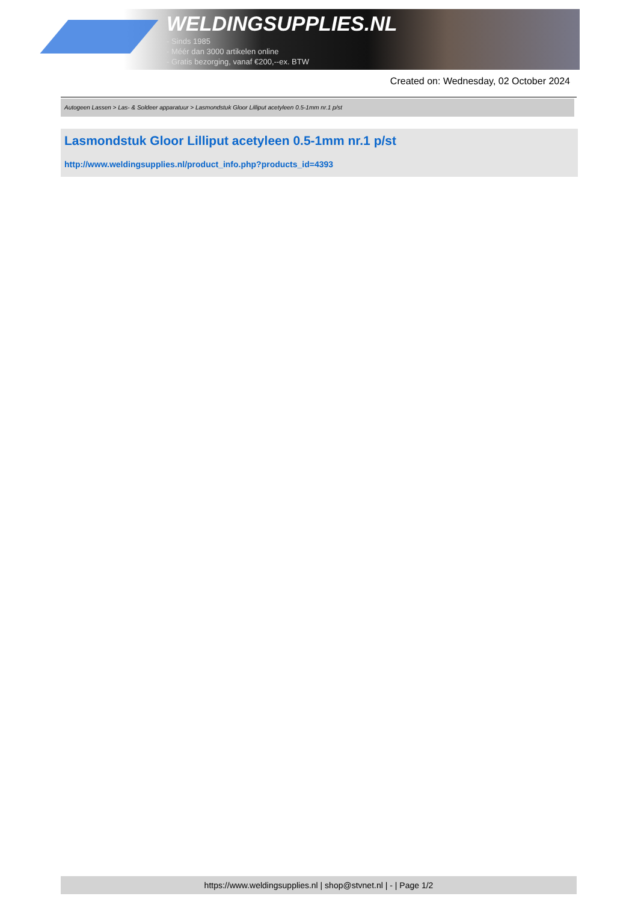WELDINGSUPPLIES.NL
- Sinds 1985
- Méér dan 3000 artikelen online
- Gratis bezorging, vanaf €200,--ex. BTW
Created on: Wednesday, 02 October 2024
Autogeen Lassen > Las- & Soldeer apparatuur > Lasmondstuk Gloor Lilliput acetyleen 0.5-1mm nr.1 p/st
Lasmondstuk Gloor Lilliput acetyleen 0.5-1mm nr.1 p/st
http://www.weldingsupplies.nl/product_info.php?products_id=4393
https://www.weldingsupplies.nl | shop@stvnet.nl | - | Page 1/2